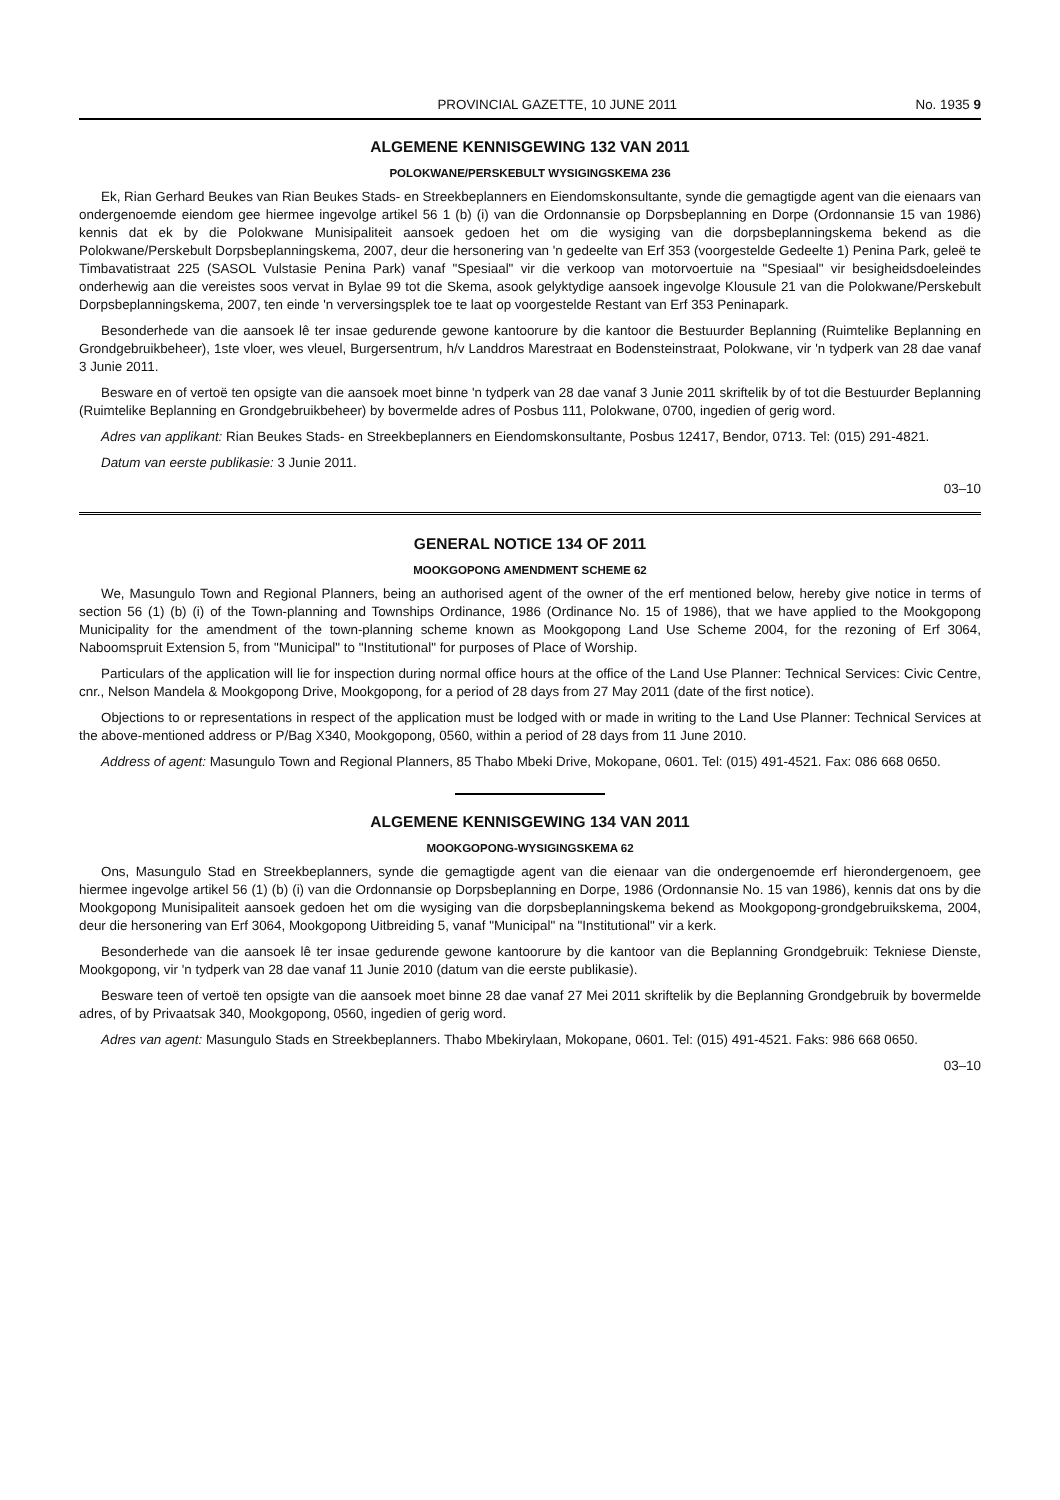PROVINCIAL GAZETTE, 10 JUNE 2011 No. 1935 9
ALGEMENE KENNISGEWING 132 VAN 2011
POLOKWANE/PERSKEBULT WYSIGINGSKEMA 236
Ek, Rian Gerhard Beukes van Rian Beukes Stads- en Streekbeplanners en Eiendomskonsultante, synde die gemagtigde agent van die eienaars van ondergenoemde eiendom gee hiermee ingevolge artikel 56 1 (b) (i) van die Ordonnansie op Dorpsbeplanning en Dorpe (Ordonnansie 15 van 1986) kennis dat ek by die Polokwane Munisipaliteit aansoek gedoen het om die wysiging van die dorpsbeplanningskema bekend as die Polokwane/Perskebult Dorpsbeplanningskema, 2007, deur die hersonering van 'n gedeelte van Erf 353 (voorgestelde Gedeelte 1) Penina Park, geleë te Timbavatistraat 225 (SASOL Vulstasie Penina Park) vanaf "Spesiaal" vir die verkoop van motorvoertuie na "Spesiaal" vir besigheidsdoeleindes onderhewig aan die vereistes soos vervat in Bylae 99 tot die Skema, asook gelyktydige aansoek ingevolge Klousule 21 van die Polokwane/Perskebult Dorpsbeplanningskema, 2007, ten einde 'n verversingsplek toe te laat op voorgestelde Restant van Erf 353 Peninapark.
Besonderhede van die aansoek lê ter insae gedurende gewone kantoorure by die kantoor die Bestuurder Beplanning (Ruimtelike Beplanning en Grondgebruikbeheer), 1ste vloer, wes vleuel, Burgersentrum, h/v Landdros Marestraat en Bodensteinstraat, Polokwane, vir 'n tydperk van 28 dae vanaf 3 Junie 2011.
Besware en of vertoë ten opsigte van die aansoek moet binne 'n tydperk van 28 dae vanaf 3 Junie 2011 skriftelik by of tot die Bestuurder Beplanning (Ruimtelike Beplanning en Grondgebruikbeheer) by bovermelde adres of Posbus 111, Polokwane, 0700, ingedien of gerig word.
Adres van applikant: Rian Beukes Stads- en Streekbeplanners en Eiendomskonsultante, Posbus 12417, Bendor, 0713. Tel: (015) 291-4821.
Datum van eerste publikasie: 3 Junie 2011.
03–10
GENERAL NOTICE 134 OF 2011
MOOKGOPONG AMENDMENT SCHEME 62
We, Masungulo Town and Regional Planners, being an authorised agent of the owner of the erf mentioned below, hereby give notice in terms of section 56 (1) (b) (i) of the Town-planning and Townships Ordinance, 1986 (Ordinance No. 15 of 1986), that we have applied to the Mookgopong Municipality for the amendment of the town-planning scheme known as Mookgopong Land Use Scheme 2004, for the rezoning of Erf 3064, Naboomspruit Extension 5, from "Municipal" to "Institutional" for purposes of Place of Worship.
Particulars of the application will lie for inspection during normal office hours at the office of the Land Use Planner: Technical Services: Civic Centre, cnr., Nelson Mandela & Mookgopong Drive, Mookgopong, for a period of 28 days from 27 May 2011 (date of the first notice).
Objections to or representations in respect of the application must be lodged with or made in writing to the Land Use Planner: Technical Services at the above-mentioned address or P/Bag X340, Mookgopong, 0560, within a period of 28 days from 11 June 2010.
Address of agent: Masungulo Town and Regional Planners, 85 Thabo Mbeki Drive, Mokopane, 0601. Tel: (015) 491-4521. Fax: 086 668 0650.
ALGEMENE KENNISGEWING 134 VAN 2011
MOOKGOPONG-WYSIGINGSKEMA 62
Ons, Masungulo Stad en Streekbeplanners, synde die gemagtigde agent van die eienaar van die ondergenoemde erf hierondergenoem, gee hiermee ingevolge artikel 56 (1) (b) (i) van die Ordonnansie op Dorpsbeplanning en Dorpe, 1986 (Ordonnansie No. 15 van 1986), kennis dat ons by die Mookgopong Munisipaliteit aansoek gedoen het om die wysiging van die dorpsbeplanningskema bekend as Mookgopong-grondgebruikskema, 2004, deur die hersonering van Erf 3064, Mookgopong Uitbreiding 5, vanaf "Municipal" na "Institutional" vir a kerk.
Besonderhede van die aansoek lê ter insae gedurende gewone kantoorure by die kantoor van die Beplanning Grondgebruik: Tekniese Dienste, Mookgopong, vir 'n tydperk van 28 dae vanaf 11 Junie 2010 (datum van die eerste publikasie).
Besware teen of vertoë ten opsigte van die aansoek moet binne 28 dae vanaf 27 Mei 2011 skriftelik by die Beplanning Grondgebruik by bovermelde adres, of by Privaatsak 340, Mookgopong, 0560, ingedien of gerig word.
Adres van agent: Masungulo Stads en Streekbeplanners. Thabo Mbekirylaan, Mokopane, 0601. Tel: (015) 491-4521. Faks: 986 668 0650.
03–10